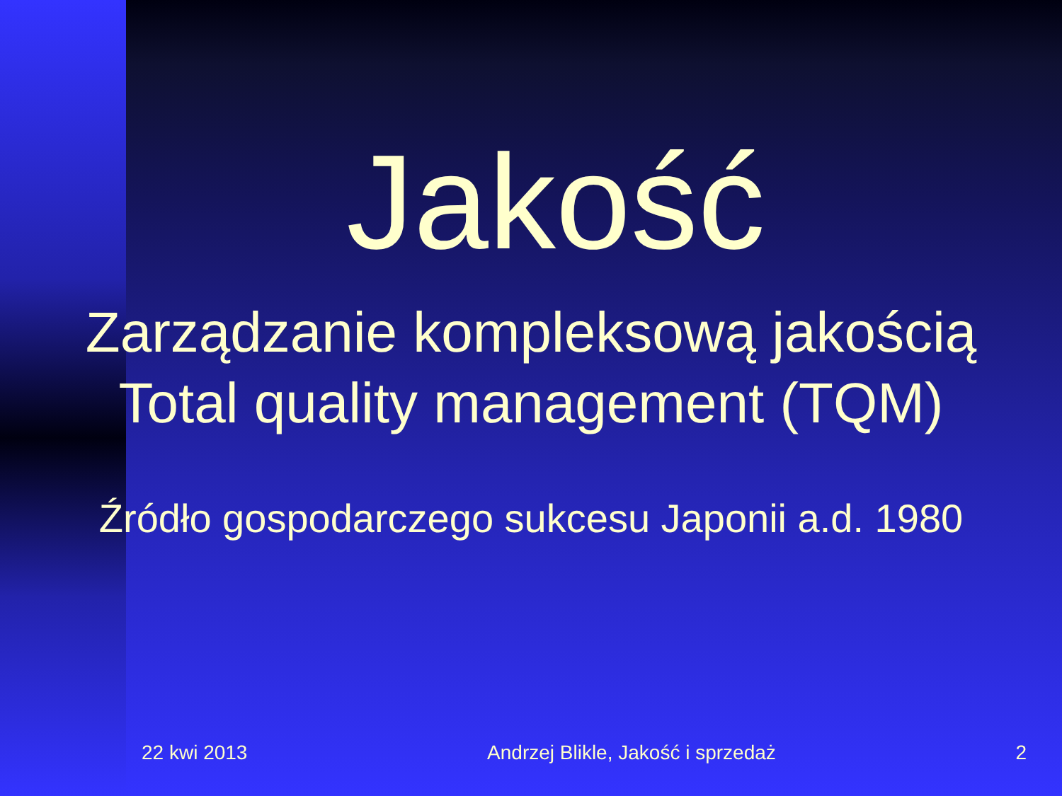Jakość
Zarządzanie kompleksową jakością
Total quality management (TQM)
Źródło gospodarczego sukcesu Japonii a.d. 1980
22 kwi 2013 Andrzej Blikle, Jakość i sprzedaż 2